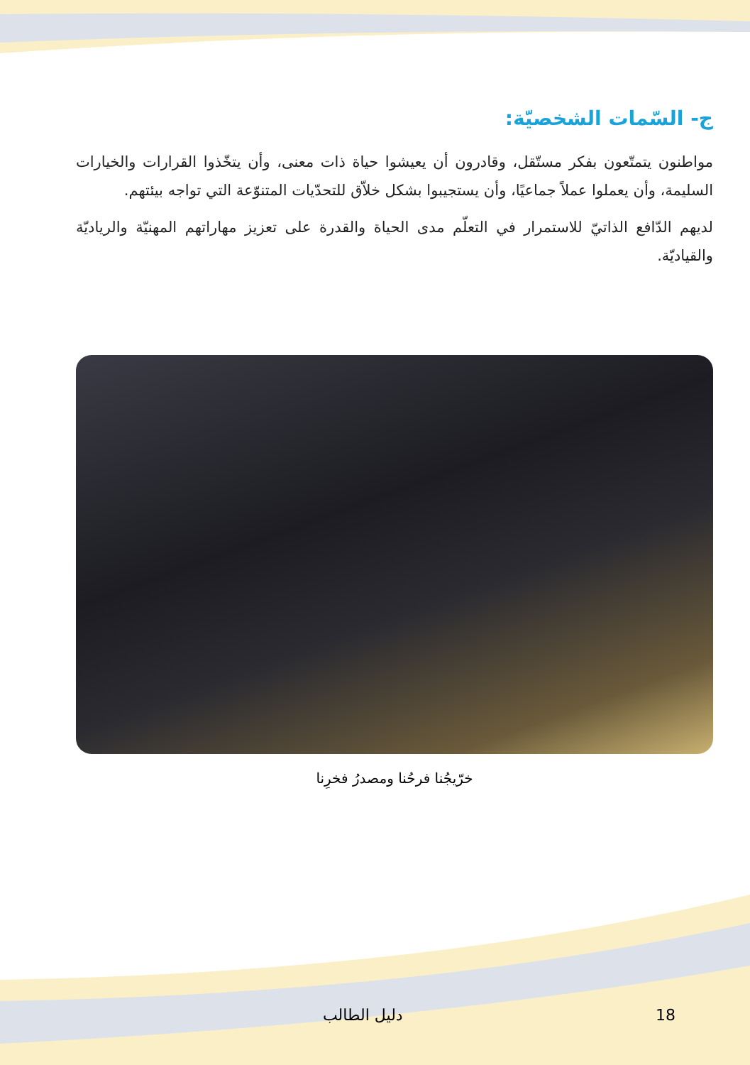ج- السّمات الشخصيّة:
مواطنون يتمتّعون بفكر مستّقل، وقادرون أن يعيشوا حياة ذات معنى، وأن يتخّذوا القرارات والخيارات السليمة، وأن يعملوا عملاً جماعيًا، وأن يستجيبوا بشكل خلاّق للتحدّيات المتنوّعة التي تواجه بيئتهم.
لديهم الدّافع الذاتيّ للاستمرار في التعلّم مدى الحياة والقدرة على تعزيز مهاراتهم المهنيّة والرياديّة والقياديّة.
خرّيجُنا فرحُنا ومصدرُ فخرِنا
18 دليل الطالب